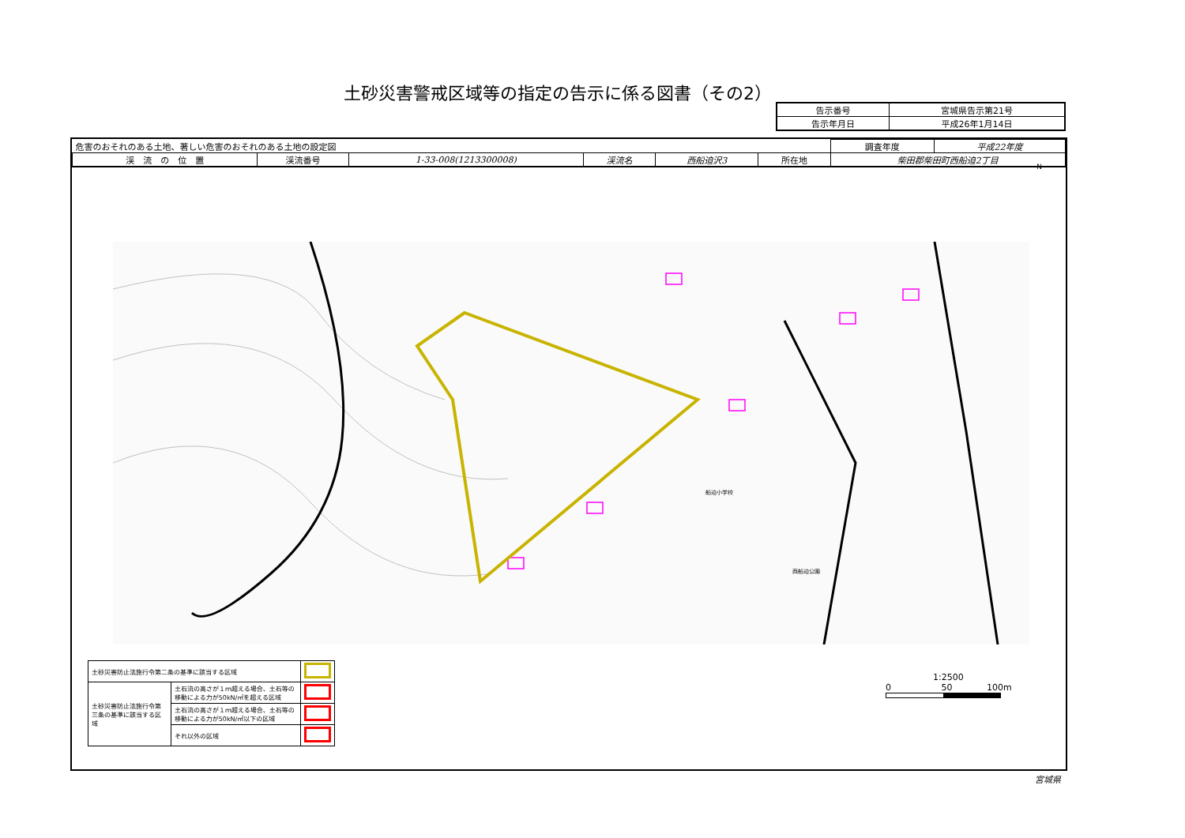土砂災害警戒区域等の指定の告示に係る図書（その2）
| 告示番号 | 宮城県告示第21号 |
| 告示年月日 | 平成26年1月14日 |
| 危害のおそれのある土地、著しい危害のおそれのある土地の設定図 | | | | | | 調査年度 | 平成22年度 |
| 渓 流 の 位 置 | 渓流番号 | 1-33-008(1213300008) | 渓流名 | 西船迫沢3 | 所在地 | 柴田郡柴田町西船迫2丁目 | |
船迫小学校
西船迫公園
N
| 土砂災害防止法施行令第二条の基準に該当する区域 | | |
| 土砂災害防止法施行令第三条の基準に該当する区域 | 土石流の高さが１ｍ超える場合、土石等の移動による力が50kN/㎡を超える区域 | |
| | 土石流の高さが１ｍ超える場合、土石等の移動による力が50kN/㎡以下の区域 | |
| | それ以外の区域 | |
1:2500
0 50 100m
宮城県